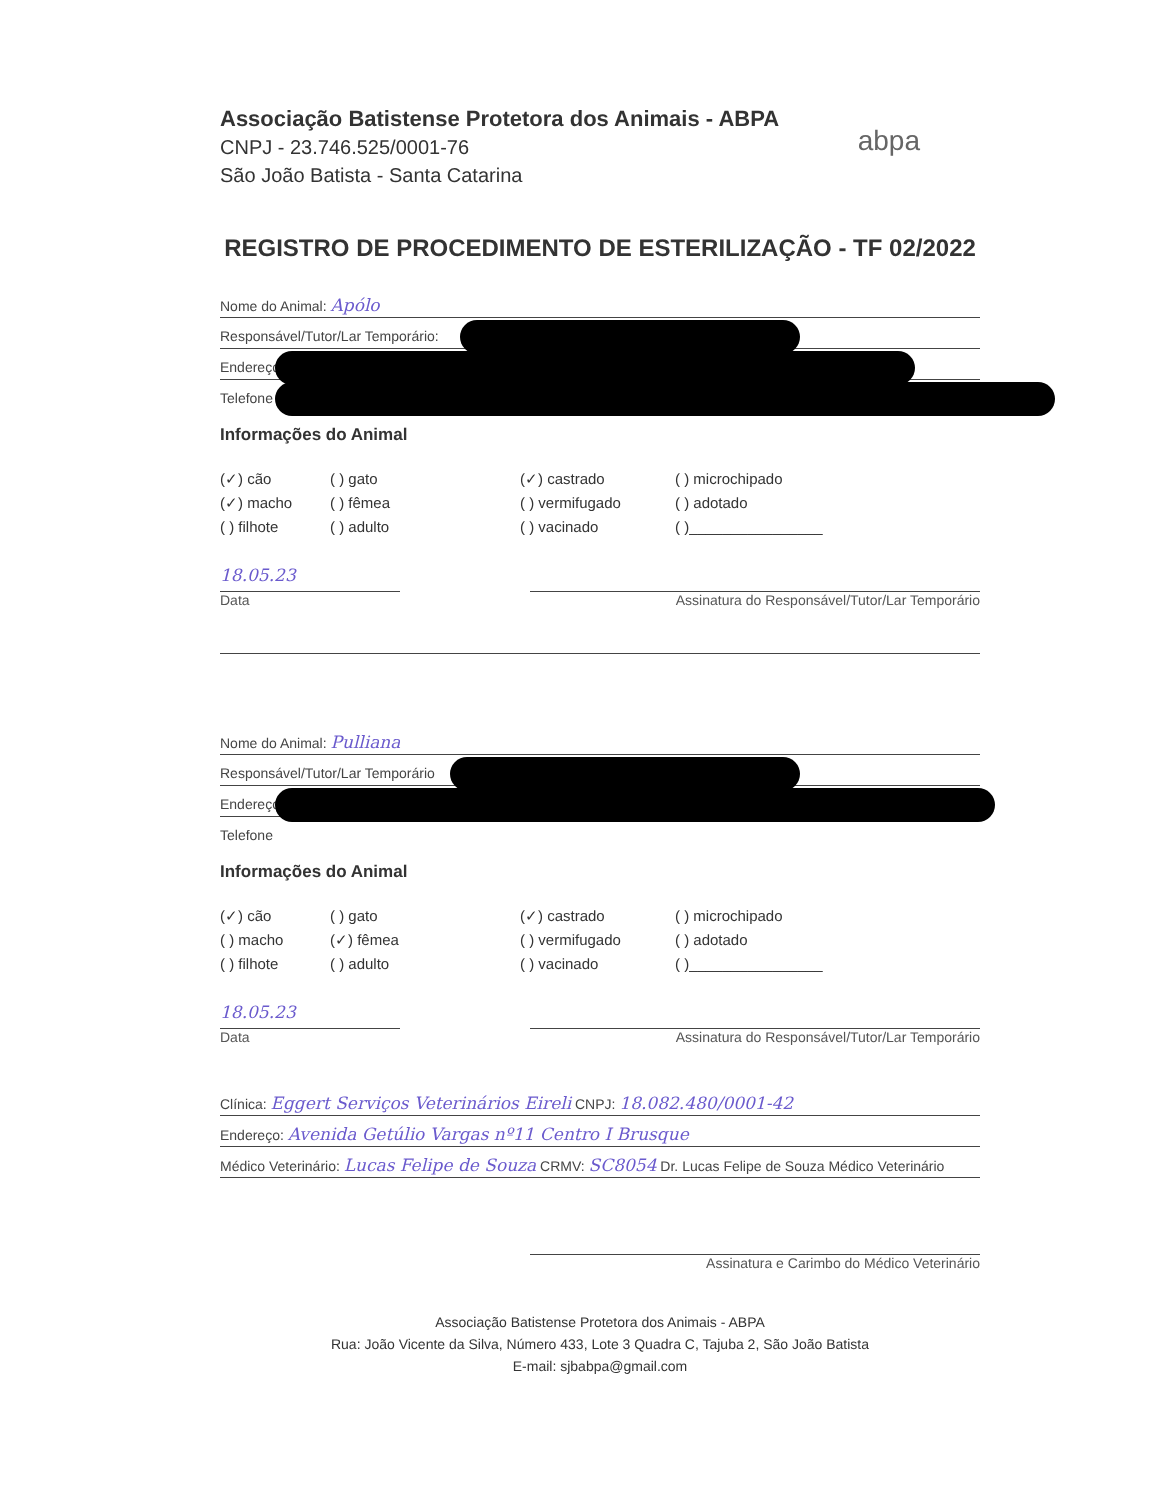Associação Batistense Protetora dos Animais - ABPA
CNPJ - 23.746.525/0001-76
São João Batista - Santa Catarina
abpa
REGISTRO DE PROCEDIMENTO DE ESTERILIZAÇÃO - TF 02/2022
Nome do Animal: Apólo
Responsável/Tutor/Lar Temporário:
Endereço
Telefone
Informações do Animal
(✓) cão ( ) gato (✓) castrado ( ) microchipado (✓) macho ( ) fêmea ( ) vermifugado ( ) adotado ( ) filhote ( ) adulto ( ) vacinado ( )________________
18.05.23
Data
Assinatura do Responsável/Tutor/Lar Temporário
Nome do Animal: Pulliana
Responsável/Tutor/Lar Temporário
Endereço
Telefone
Informações do Animal
(✓) cão ( ) gato (✓) castrado ( ) microchipado ( ) macho (✓) fêmea ( ) vermifugado ( ) adotado ( ) filhote ( ) adulto ( ) vacinado ( )________________
18.05.23
Data
Assinatura do Responsável/Tutor/Lar Temporário
Clínica: Eggert Serviços Veterinários Eireli CNPJ: 18.082.480/0001-42
Endereço: Avenida Getúlio Vargas nº11 Centro I Brusque
Médico Veterinário: Lucas Felipe de Souza CRMV: SC8054 Dr. Lucas Felipe de Souza Médico Veterinário
Assinatura e Carimbo do Médico Veterinário
Associação Batistense Protetora dos Animais - ABPA
Rua: João Vicente da Silva, Número 433, Lote 3 Quadra C, Tajuba 2, São João Batista
E-mail: sjbabpa@gmail.com